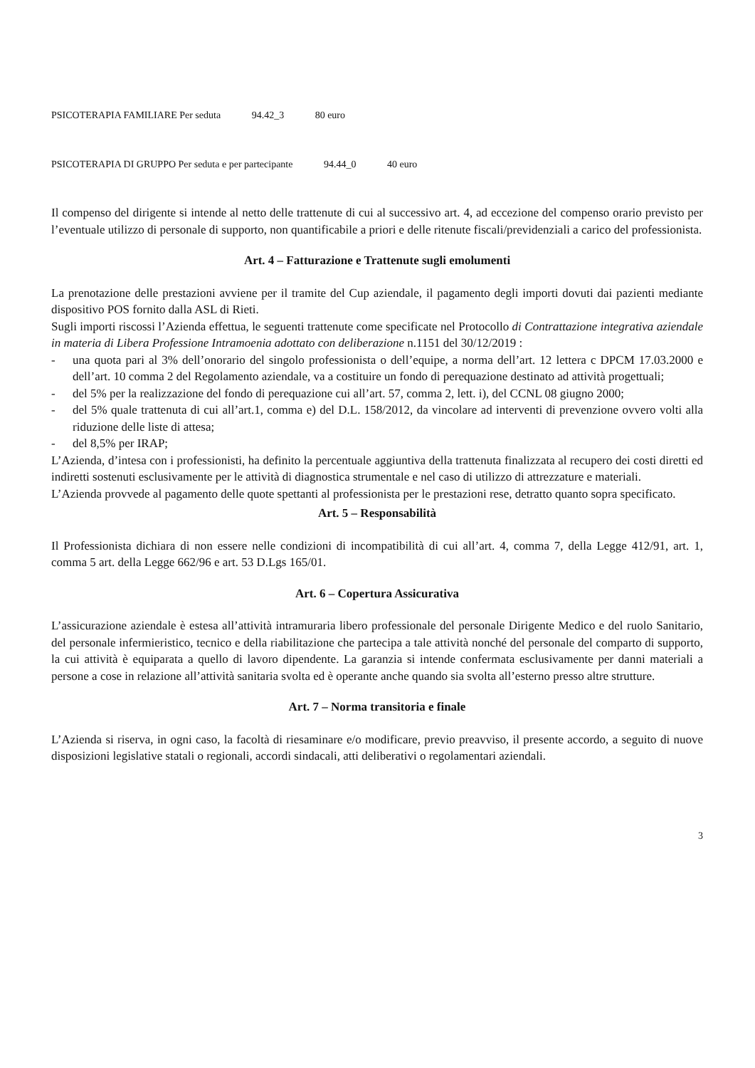PSICOTERAPIA FAMILIARE Per seduta 94.42_3 80 euro
PSICOTERAPIA DI GRUPPO Per seduta e per partecipante 94.44_0 40 euro
Il compenso del dirigente si intende al netto delle trattenute di cui al successivo art. 4, ad eccezione del compenso orario previsto per l’eventuale utilizzo di personale di supporto, non quantificabile a priori e delle ritenute fiscali/previdenziali a carico del professionista.
Art. 4 – Fatturazione e Trattenute sugli emolumenti
La prenotazione delle prestazioni avviene per il tramite del Cup aziendale, il pagamento degli importi dovuti dai pazienti mediante dispositivo POS fornito dalla ASL di Rieti.
Sugli importi riscossi l’Azienda effettua, le seguenti trattenute come specificate nel Protocollo di Contrattazione integrativa aziendale in materia di Libera Professione Intramoenia adottato con deliberazione n.1151 del 30/12/2019 :
- una quota pari al 3% dell’onorario del singolo professionista o dell’equipe, a norma dell’art. 12 lettera c DPCM 17.03.2000 e dell’art. 10 comma 2 del Regolamento aziendale, va a costituire un fondo di perequazione destinato ad attività progettuali;
- del 5% per la realizzazione del fondo di perequazione cui all’art. 57, comma 2, lett. i), del CCNL 08 giugno 2000;
- del 5% quale trattenuta di cui all’art.1, comma e) del D.L. 158/2012, da vincolare ad interventi di prevenzione ovvero volti alla riduzione delle liste di attesa;
- del 8,5% per IRAP;
L’Azienda, d’intesa con i professionisti, ha definito la percentuale aggiuntiva della trattenuta finalizzata al recupero dei costi diretti ed indiretti sostenuti esclusivamente per le attività di diagnostica strumentale e nel caso di utilizzo di attrezzature e materiali.
L’Azienda provvede al pagamento delle quote spettanti al professionista per le prestazioni rese, detratto quanto sopra specificato.
Art. 5 – Responsabilità
Il Professionista dichiara di non essere nelle condizioni di incompatibilità di cui all’art. 4, comma 7, della Legge 412/91, art. 1, comma 5 art. della Legge 662/96 e art. 53 D.Lgs 165/01.
Art. 6 – Copertura Assicurativa
L’assicurazione aziendale è estesa all’attività intramuraria libero professionale del personale Dirigente Medico e del ruolo Sanitario, del personale infermieristico, tecnico e della riabilitazione che partecipa a tale attività nonché del personale del comparto di supporto, la cui attività è equiparata a quello di lavoro dipendente. La garanzia si intende confermata esclusivamente per danni materiali a persone a cose in relazione all’attività sanitaria svolta ed è operante anche quando sia svolta all’esterno presso altre strutture.
Art. 7 – Norma transitoria e finale
L’Azienda si riserva, in ogni caso, la facoltà di riesaminare e/o modificare, previo preavviso, il presente accordo, a seguito di nuove disposizioni legislative statali o regionali, accordi sindacali, atti deliberativi o regolamentari aziendali.
3